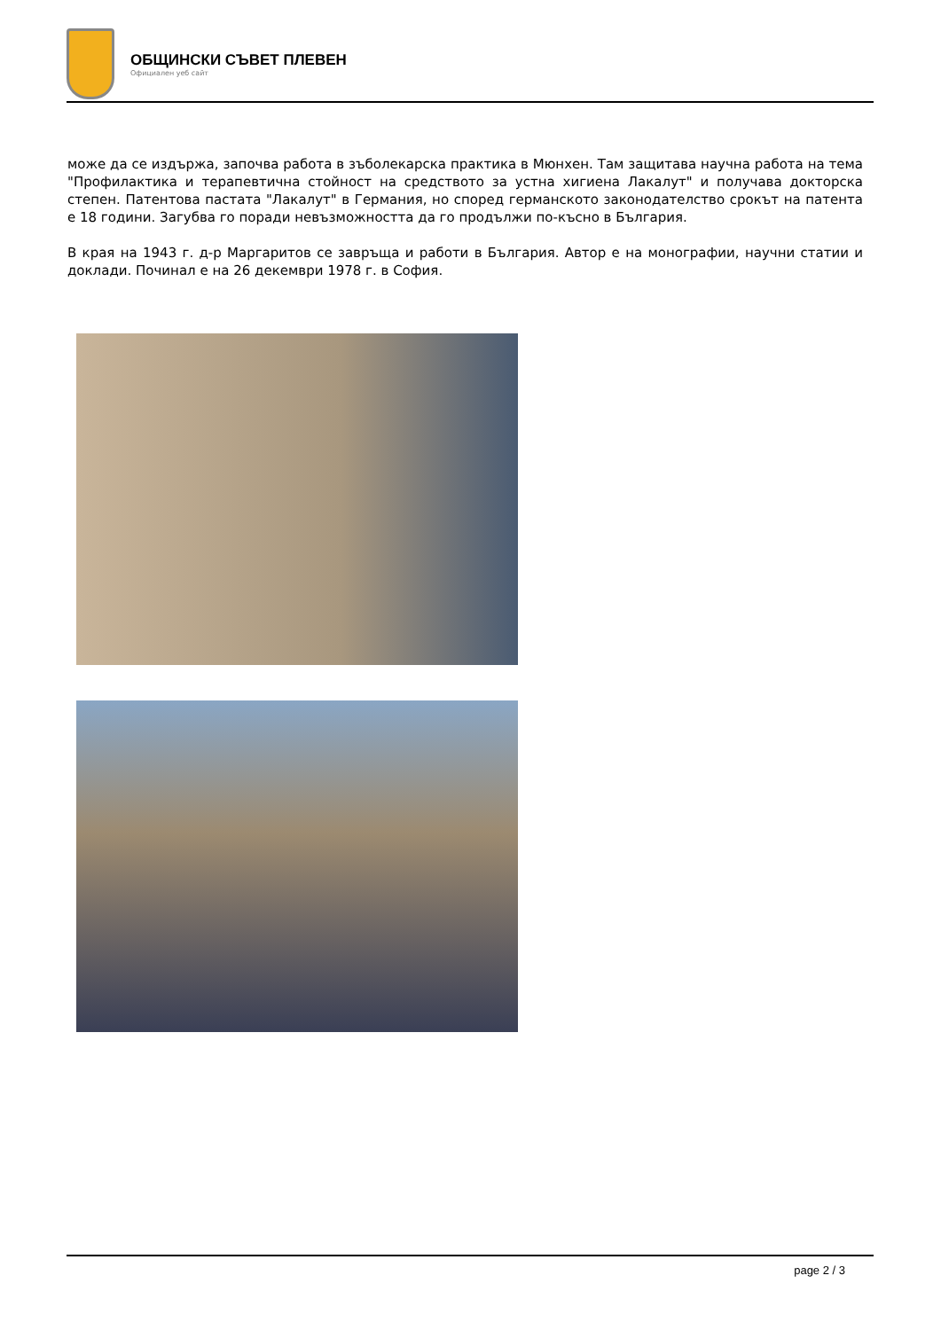ОБЩИНСКИ СЪВЕТ ПЛЕВЕН
Официален уеб сайт
може да се издържа, започва работа в зъболекарска практика в Мюнхен. Там защитава научна работа на тема "Профилактика и терапевтична стойност на средството за устна хигиена Лакалут" и получава докторска степен. Патентова пастата "Лакалут" в Германия, но според германското законодателство срокът на патента е 18 години. Загубва го поради невъзможността да го продължи по-късно в България.
В края на 1943 г. д-р Маргаритов се завръща и работи в България. Автор е на монографии, научни статии и доклади. Починал е на 26 декември 1978 г. в София.
page 2 / 3